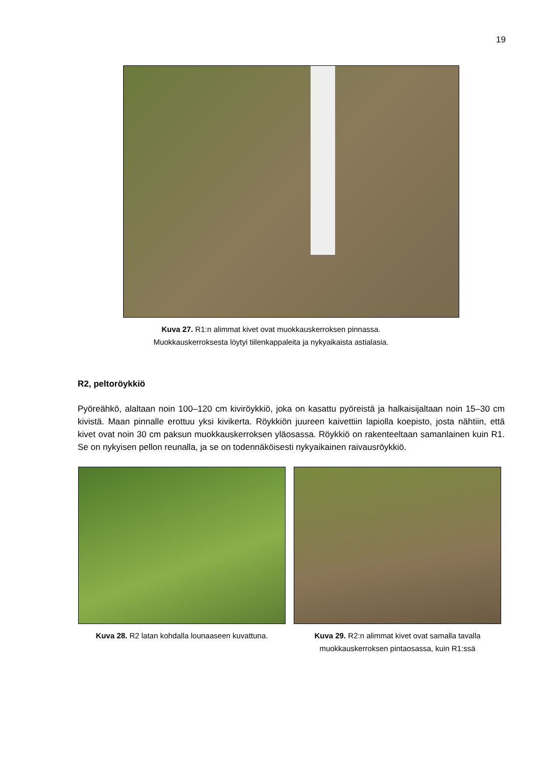19
Kuva 27. R1:n alimmat kivet ovat muokkauskerroksen pinnassa.
Muokkauskerroksesta löytyi tiilenkappaleita ja nykyaikaista astialasia.
R2, peltoröykkiö
Pyöreähkö, alaltaan noin 100–120 cm kiviröykkiö, joka on kasattu pyöreistä ja halkaisijaltaan noin 15–30 cm kivistä. Maan pinnalle erottuu yksi kivikerta. Röykkiön juureen kaivettiin lapiolla koepisto, josta nähtiin, että kivet ovat noin 30 cm paksun muokkauskerroksen yläosassa. Röykkiö on rakenteeltaan samanlainen kuin R1. Se on nykyisen pellon reunalla, ja se on todennäköisesti nykyaikainen raivausröykkiö.
Kuva 28. R2 latan kohdalla lounaaseen kuvattuna.
Kuva 29. R2:n alimmat kivet ovat samalla tavalla muokkauskerroksen pintaosassa, kuin R1:ssä